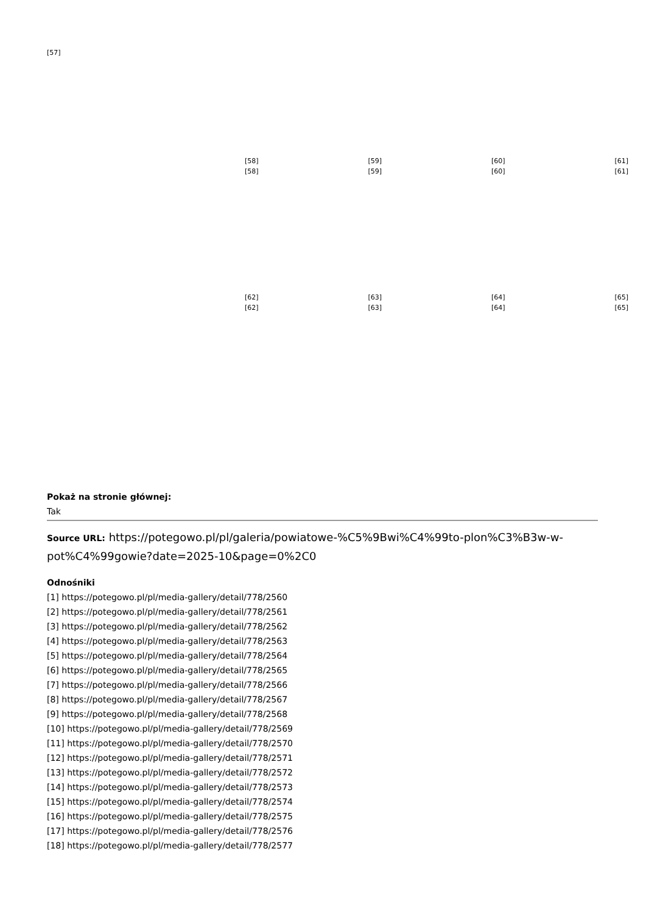[57]
| [58] | [59] | [60] | [61] |
| [58] | [59] | [60] | [61] |
| [62] | [63] | [64] | [65] |
| [62] | [63] | [64] | [65] |
Pokaż na stronie głównej:
Tak
Source URL: https://potegowo.pl/pl/galeria/powiatowe-%C5%9Bwi%C4%99to-plon%C3%B3w-w-pot%C4%99gowie?date=2025-10&page=0%2C0
Odnośniki
[1] https://potegowo.pl/pl/media-gallery/detail/778/2560
[2] https://potegowo.pl/pl/media-gallery/detail/778/2561
[3] https://potegowo.pl/pl/media-gallery/detail/778/2562
[4] https://potegowo.pl/pl/media-gallery/detail/778/2563
[5] https://potegowo.pl/pl/media-gallery/detail/778/2564
[6] https://potegowo.pl/pl/media-gallery/detail/778/2565
[7] https://potegowo.pl/pl/media-gallery/detail/778/2566
[8] https://potegowo.pl/pl/media-gallery/detail/778/2567
[9] https://potegowo.pl/pl/media-gallery/detail/778/2568
[10] https://potegowo.pl/pl/media-gallery/detail/778/2569
[11] https://potegowo.pl/pl/media-gallery/detail/778/2570
[12] https://potegowo.pl/pl/media-gallery/detail/778/2571
[13] https://potegowo.pl/pl/media-gallery/detail/778/2572
[14] https://potegowo.pl/pl/media-gallery/detail/778/2573
[15] https://potegowo.pl/pl/media-gallery/detail/778/2574
[16] https://potegowo.pl/pl/media-gallery/detail/778/2575
[17] https://potegowo.pl/pl/media-gallery/detail/778/2576
[18] https://potegowo.pl/pl/media-gallery/detail/778/2577